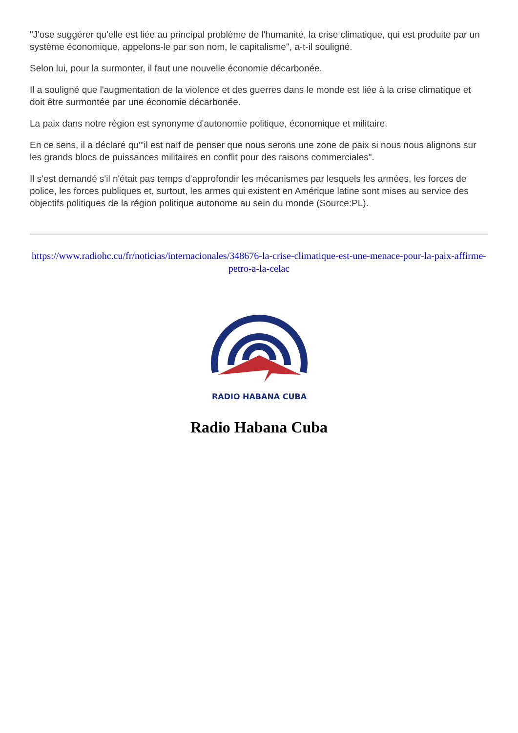"J'ose suggérer qu'elle est liée au principal problème de l'humanité, la crise climatique, qui est produite par un système économique, appelons-le par son nom, le capitalisme", a-t-il souligné.
Selon lui, pour la surmonter, il faut une nouvelle économie décarbonée.
Il a souligné que l'augmentation de la violence et des guerres dans le monde est liée à la crise climatique et doit être surmontée par une économie décarbonée.
La paix dans notre région est synonyme d'autonomie politique, économique et militaire.
En ce sens, il a déclaré qu'"il est naïf de penser que nous serons une zone de paix si nous nous alignons sur les grands blocs de puissances militaires en conflit pour des raisons commerciales".
Il s'est demandé s'il n'était pas temps d'approfondir les mécanismes par lesquels les armées, les forces de police, les forces publiques et, surtout, les armes qui existent en Amérique latine sont mises au service des objectifs politiques de la région politique autonome au sein du monde (Source:PL).
https://www.radiohc.cu/fr/noticias/internacionales/348676-la-crise-climatique-est-une-menace-pour-la-paix-affirme-petro-a-la-celac
RADIO HABANA CUBA
Radio Habana Cuba